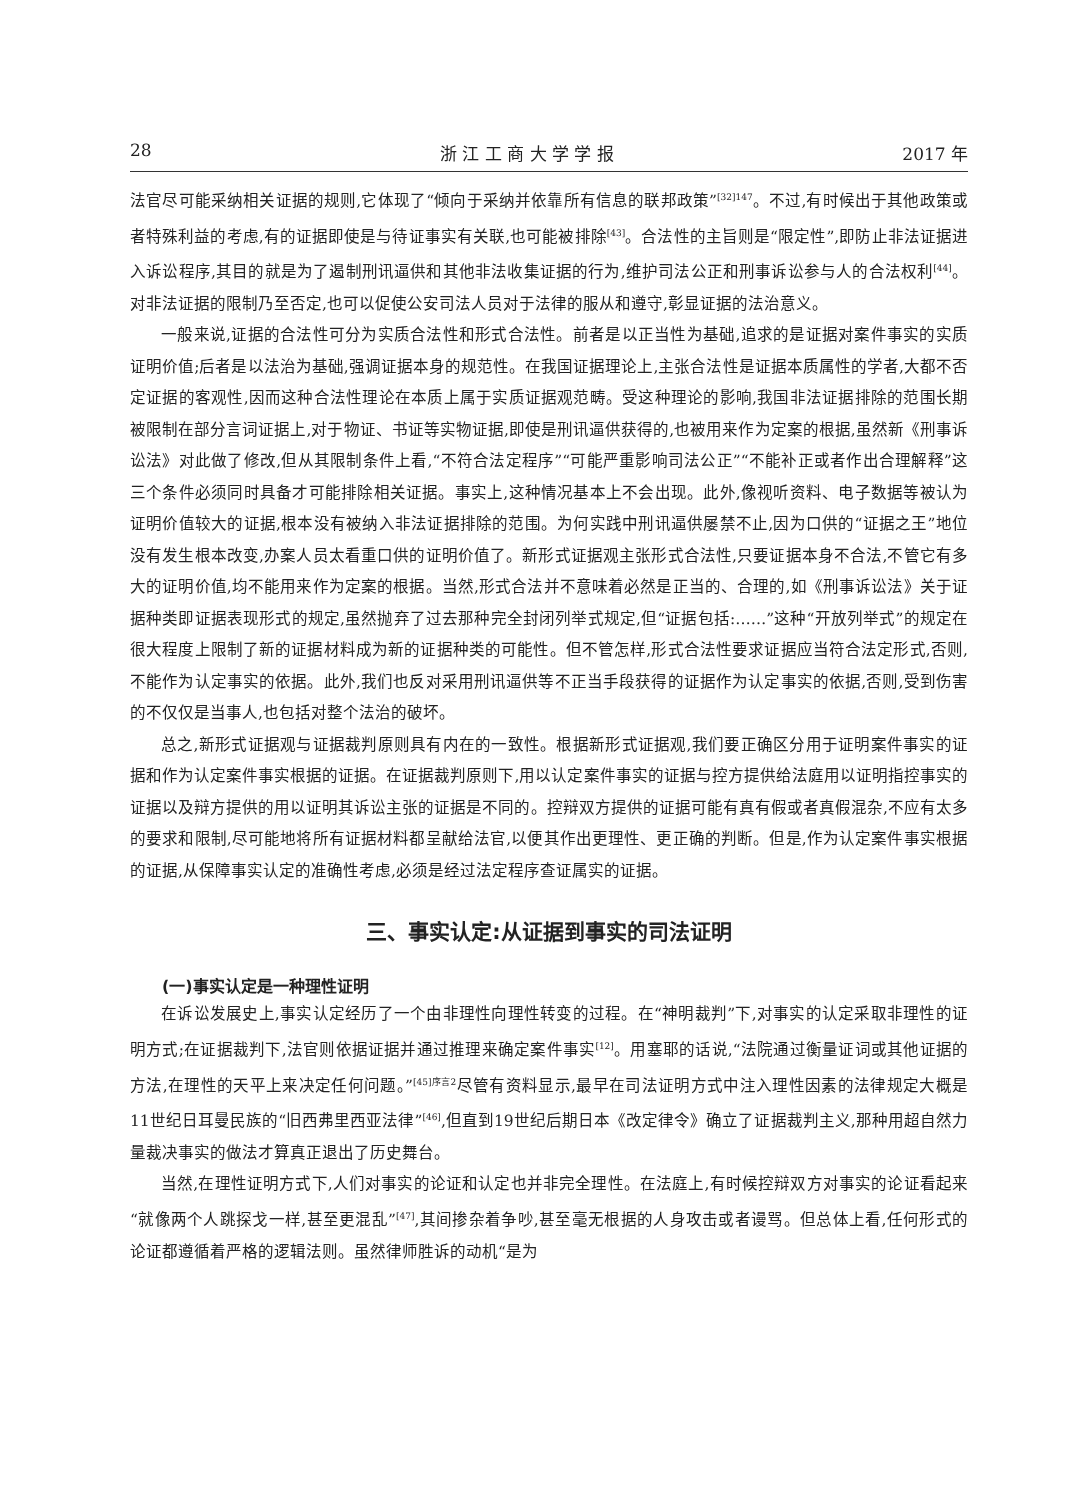28 浙 江 工 商 大 学 学 报 2017 年
法官尽可能采纳相关证据的规则,它体现了“倾向于采纳并依靠所有信息的联邦政策”<sup>[32]147</sup>。不过,有时候出于其他政策或者特殊利益的考虑,有的证据即使是与待证事实有关联,也可能被排除<sup>[43]</sup>。合法性的主旨则是“限定性”,即防止非法证据进入诉讼程序,其目的就是为了遏制刑讯逼供和其他非法收集证据的行为,维护司法公正和刑事诉讼参与人的合法权利<sup>[44]</sup>。对非法证据的限制乃至否定,也可以促使公安司法人员对于法律的服从和遵守,彰显证据的法治意义。
一般来说,证据的合法性可分为实质合法性和形式合法性。前者是以正当性为基础,追求的是证据对案件事实的实质证明价值;后者是以法治为基础,强调证据本身的规范性。在我国证据理论上,主张合法性是证据本质属性的学者,大都不否定证据的客观性,因而这种合法性理论在本质上属于实质证据观范畴。受这种理论的影响,我国非法证据排除的范围长期被限制在部分言词证据上,对于物证、书证等实物证据,即使是刑讯逼供获得的,也被用来作为定案的根据,虽然新《刑事诉讼法》对此做了修改,但从其限制条件上看,“不符合法定程序”“可能严重影响司法公正”“不能补正或者作出合理解释”这三个条件必须同时具备才可能排除相关证据。事实上,这种情况基本上不会出现。此外,像视听资料、电子数据等被认为证明价值较大的证据,根本没有被纳入非法证据排除的范围。为何实践中刑讯逼供屡禁不止,因为口供的“证据之王”地位没有发生根本改变,办案人员太看重口供的证明价值了。新形式证据观主张形式合法性,只要证据本身不合法,不管它有多大的证明价值,均不能用来作为定案的根据。当然,形式合法并不意味着必然是正当的、合理的,如《刑事诉讼法》关于证据种类即证据表现形式的规定,虽然抛弃了过去那种完全封闭列举式规定,但“证据包括:……”这种“开放列举式”的规定在很大程度上限制了新的证据材料成为新的证据种类的可能性。但不管怎样,形式合法性要求证据应当符合法定形式,否则,不能作为认定事实的依据。此外,我们也反对采用刑讯逼供等不正当手段获得的证据作为认定事实的依据,否则,受到伤害的不仅仅是当事人,也包括对整个法治的破坏。
总之,新形式证据观与证据裁判原则具有内在的一致性。根据新形式证据观,我们要正确区分用于证明案件事实的证据和作为认定案件事实根据的证据。在证据裁判原则下,用以认定案件事实的证据与控方提供给法庭用以证明指控事实的证据以及辩方提供的用以证明其诉讼主张的证据是不同的。控辩双方提供的证据可能有真有假或者真假混杂,不应有太多的要求和限制,尽可能地将所有证据材料都呈献给法官,以便其作出更理性、更正确的判断。但是,作为认定案件事实根据的证据,从保障事实认定的准确性考虑,必须是经过法定程序查证属实的证据。
三、事实认定:从证据到事实的司法证明
(一)事实认定是一种理性证明
在诉讼发展史上,事实认定经历了一个由非理性向理性转变的过程。在“神明裁判”下,对事实的认定采取非理性的证明方式;在证据裁判下,法官则依据证据并通过推理来确定案件事实<sup>[12]</sup>。用塞耶的话说,“法院通过衡量证词或其他证据的方法,在理性的天平上来决定任何问题。”<sup>[45]序言2</sup>尽管有资料显示,最早在司法证明方式中注入理性因素的法律规定大概是11世纪日耳曼民族的“旧西弗里西亚法律”<sup>[46]</sup>,但直到19世纪后期日本《改定律令》确立了证据裁判主义,那种用超自然力量裁决事实的做法才算真正退出了历史舞台。
当然,在理性证明方式下,人们对事实的论证和认定也并非完全理性。在法庭上,有时候控辩双方对事实的论证看起来“就像两个人跳探戈一样,甚至更混乱”<sup>[47]</sup>,其间掺杂着争吵,甚至毫无根据的人身攻击或者谩骂。但总体上看,任何形式的论证都遵循着严格的逻辑法则。虽然律师胜诉的动机“是为